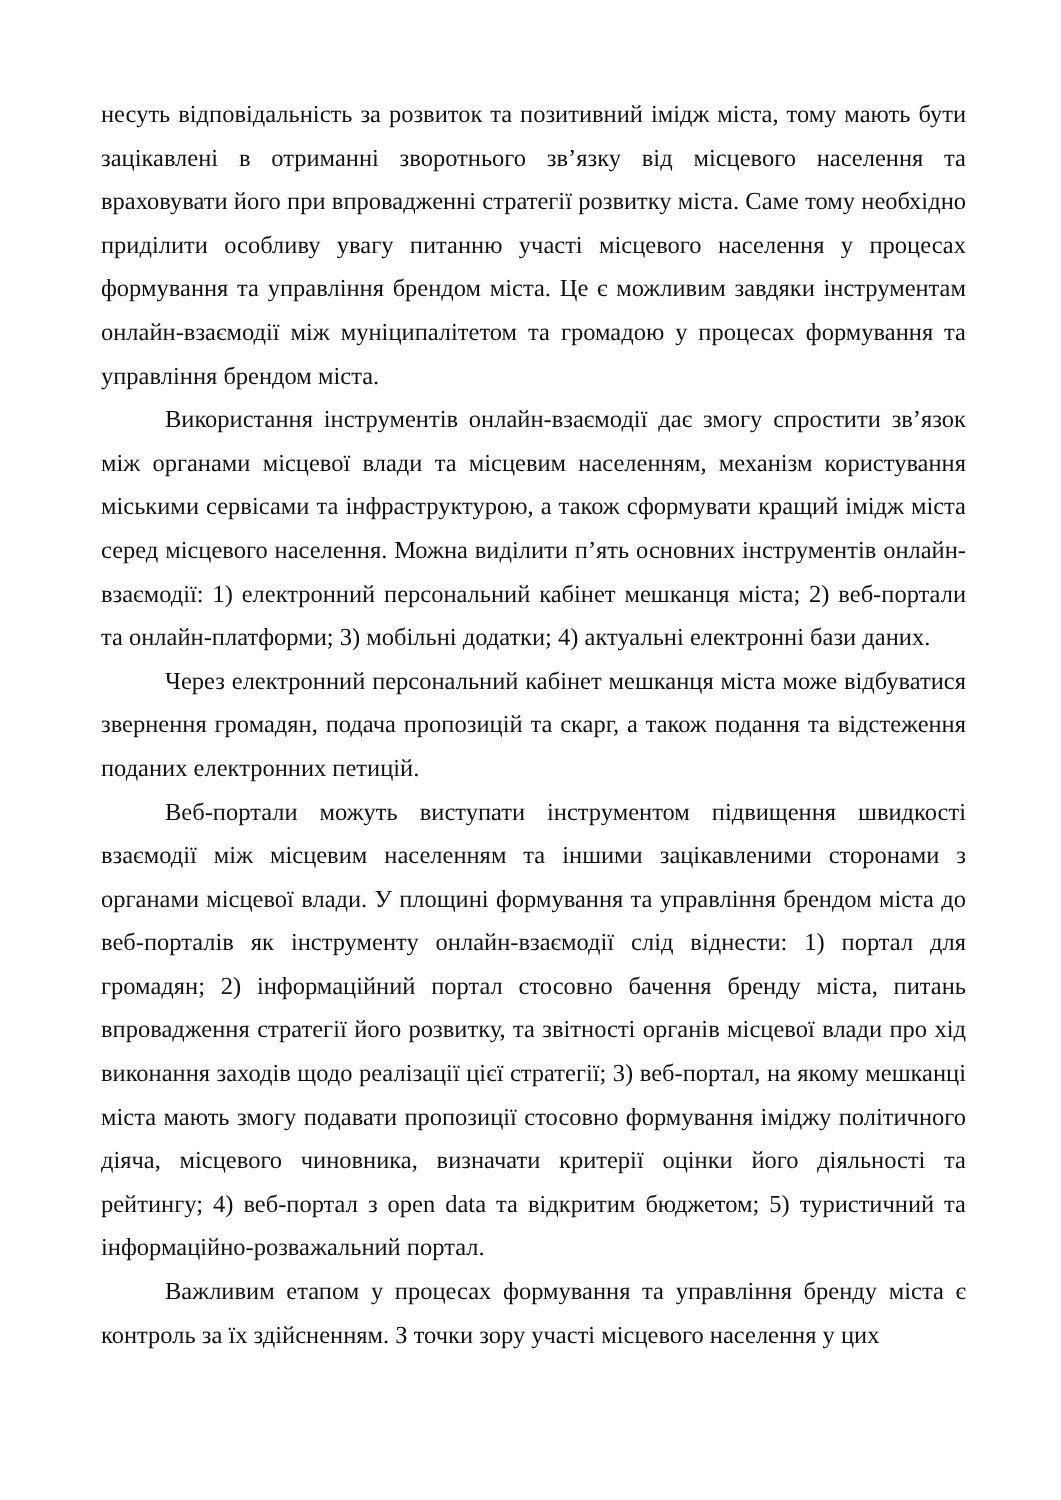несуть відповідальність за розвиток та позитивний імідж міста, тому мають бути зацікавлені в отриманні зворотнього зв’язку від місцевого населення та враховувати його при впровадженні стратегії розвитку міста. Саме тому необхідно приділити особливу увагу питанню участі місцевого населення у процесах формування та управління брендом міста. Це є можливим завдяки інструментам онлайн-взаємодії між муніципалітетом та громадою у процесах формування та управління брендом міста.
Використання інструментів онлайн-взаємодії дає змогу спростити зв’язок між органами місцевої влади та місцевим населенням, механізм користування міськими сервісами та інфраструктурою, а також сформувати кращий імідж міста серед місцевого населення. Можна виділити п’ять основних інструментів онлайн-взаємодії: 1) електронний персональний кабінет мешканця міста; 2) веб-портали та онлайн-платформи; 3) мобільні додатки; 4) актуальні електронні бази даних.
Через електронний персональний кабінет мешканця міста може відбуватися звернення громадян, подача пропозицій та скарг, а також подання та відстеження поданих електронних петицій.
Веб-портали можуть виступати інструментом підвищення швидкості взаємодії між місцевим населенням та іншими зацікавленими сторонами з органами місцевої влади. У площині формування та управління брендом міста до веб-порталів як інструменту онлайн-взаємодії слід віднести: 1) портал для громадян; 2) інформаційний портал стосовно бачення бренду міста, питань впровадження стратегії його розвитку, та звітності органів місцевої влади про хід виконання заходів щодо реалізації цієї стратегії; 3) веб-портал, на якому мешканці міста мають змогу подавати пропозиції стосовно формування іміджу політичного діяча, місцевого чиновника, визначати критерії оцінки його діяльності та рейтингу; 4) веб-портал з open data та відкритим бюджетом; 5) туристичний та інформаційно-розважальний портал.
Важливим етапом у процесах формування та управління бренду міста є контроль за їх здійсненням. З точки зору участі місцевого населення у цих